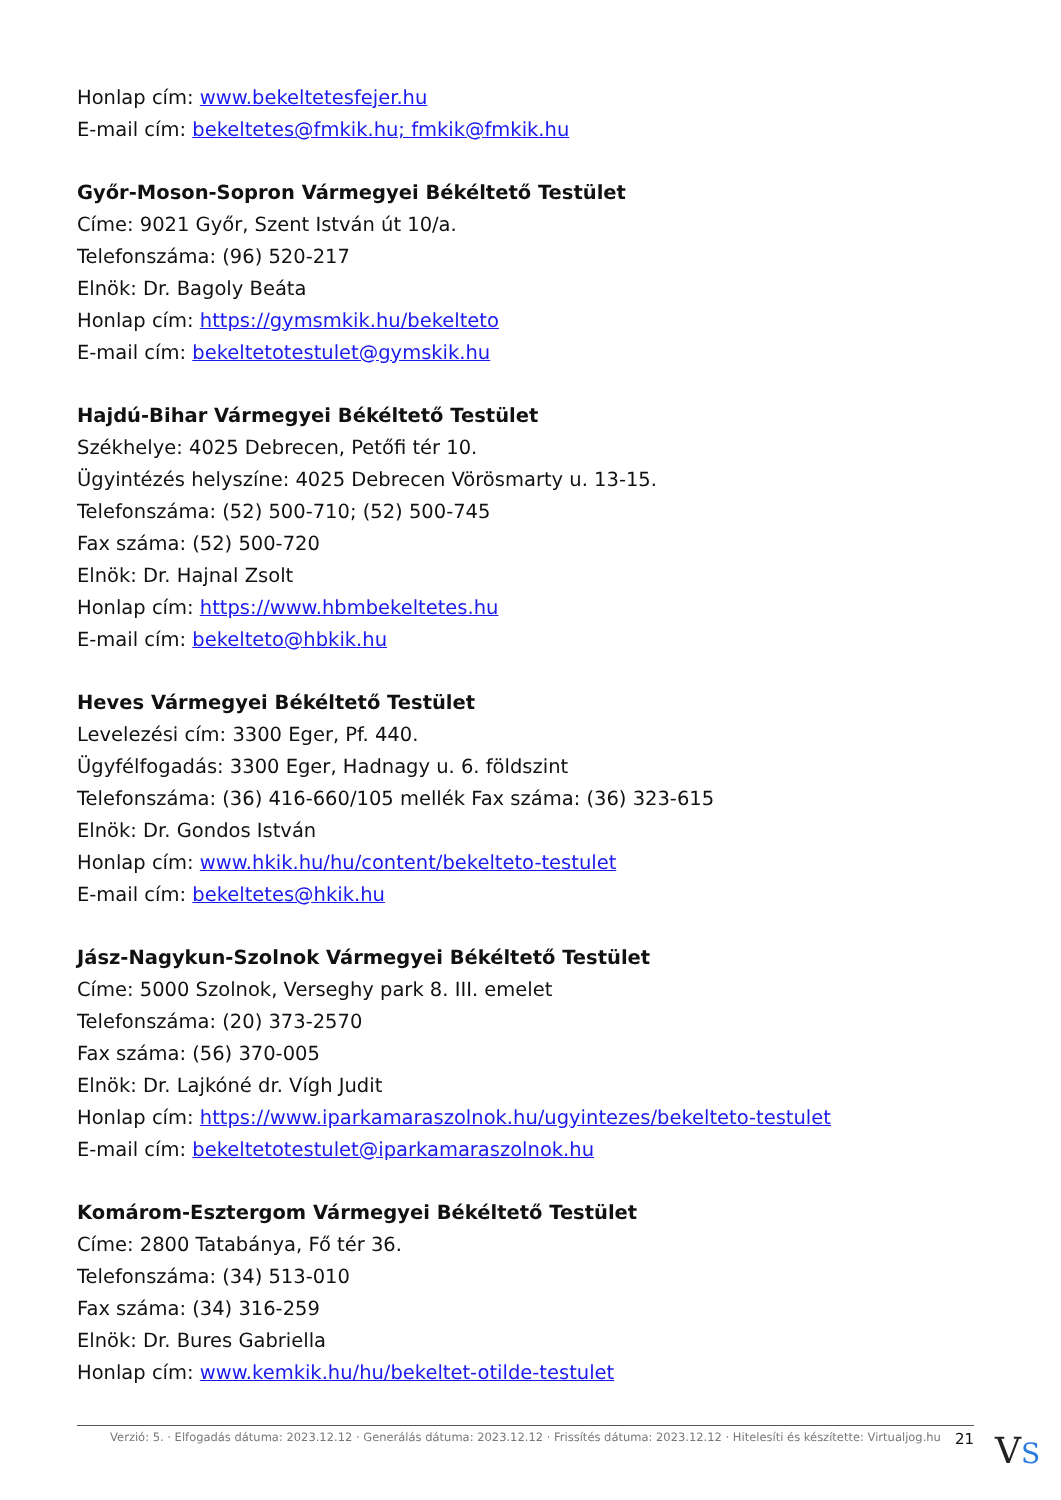Honlap cím: www.bekeltetesfejer.hu
E-mail cím: bekeltetes@fmkik.hu; fmkik@fmkik.hu
Győr-Moson-Sopron Vármegyei Békéltető Testület
Címe: 9021 Győr, Szent István út 10/a.
Telefonszáma: (96) 520-217
Elnök: Dr. Bagoly Beáta
Honlap cím: https://gymsmkik.hu/bekelteto
E-mail cím: bekeltetotestulet@gymskik.hu
Hajdú-Bihar Vármegyei Békéltető Testület
Székhelye: 4025 Debrecen, Petőfi tér 10.
Ügyintézés helyszíne: 4025 Debrecen Vörösmarty u. 13-15.
Telefonszáma: (52) 500-710; (52) 500-745
Fax száma: (52) 500-720
Elnök: Dr. Hajnal Zsolt
Honlap cím: https://www.hbmbekeltetes.hu
E-mail cím: bekelteto@hbkik.hu
Heves Vármegyei Békéltető Testület
Levelezési cím: 3300 Eger, Pf. 440.
Ügyfélfogadás: 3300 Eger, Hadnagy u. 6. földszint
Telefonszáma: (36) 416-660/105 mellék Fax száma: (36) 323-615
Elnök: Dr. Gondos István
Honlap cím: www.hkik.hu/hu/content/bekelteto-testulet
E-mail cím: bekeltetes@hkik.hu
Jász-Nagykun-Szolnok Vármegyei Békéltető Testület
Címe: 5000 Szolnok, Verseghy park 8. III. emelet
Telefonszáma: (20) 373-2570
Fax száma: (56) 370-005
Elnök: Dr. Lajkóné dr. Vígh Judit
Honlap cím: https://www.iparkamaraszolnok.hu/ugyintezes/bekelteto-testulet
E-mail cím: bekeltetotestulet@iparkamaraszolnok.hu
Komárom-Esztergom Vármegyei Békéltető Testület
Címe: 2800 Tatabánya, Fő tér 36.
Telefonszáma: (34) 513-010
Fax száma: (34) 316-259
Elnök: Dr. Bures Gabriella
Honlap cím: www.kemkik.hu/hu/bekeltet-otilde-testulet
Verzió: 5. · Elfogadás dátuma: 2023.12.12 · Generálás dátuma: 2023.12.12 · Frissítés dátuma: 2023.12.12 · Hitelesíti és készítette: Virtualjog.hu 21
VS